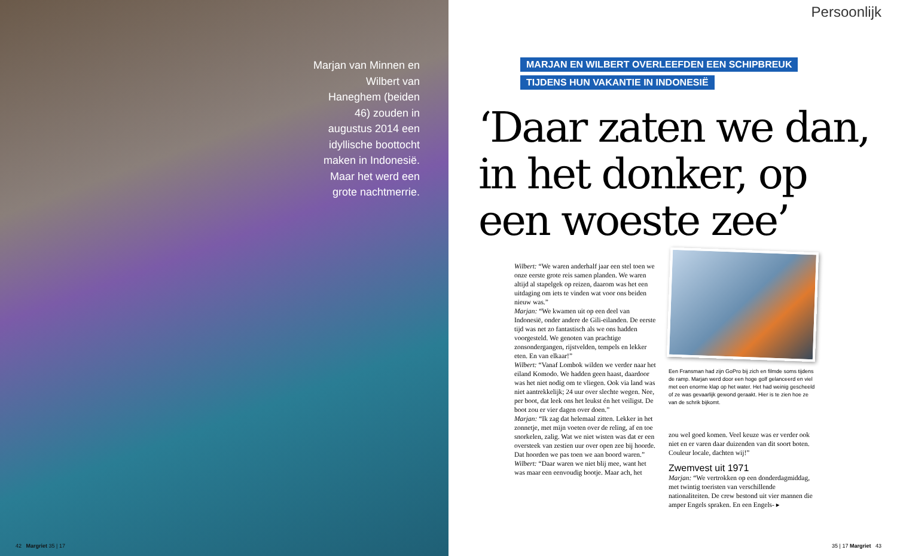Marjan van Minnen en Wilbert van Haneghem (beiden 46) zouden in augustus 2014 een idyllische boottocht maken in Indonesië. Maar het werd een grote nachtmerrie.
42 Margriet 35 | 17
Persoonlijk
MARJAN EN WILBERT OVERLEEFDEN EEN SCHIPBREUK
TIJDENS HUN VAKANTIE IN INDONESIË
‘Daar zaten we dan, in het donker, op een woeste zee’
Wilbert: “We waren anderhalf jaar een stel toen we onze eerste grote reis samen planden. We waren altijd al stapelgek op reizen, daarom was het een uitdaging om iets te vinden wat voor ons beiden nieuw was.”
Marjan: “We kwamen uit op een deel van Indonesië, onder andere de Gili-eilanden. De eerste tijd was net zo fantastisch als we ons hadden voorgesteld. We genoten van prachtige zonsondergangen, rijstvelden, tempels en lekker eten. En van elkaar!”
Wilbert: “Vanaf Lombok wilden we verder naar het eiland Komodo. We hadden geen haast, daardoor was het niet nodig om te vliegen. Ook via land was niet aantrekkelijk; 24 uur over slechte wegen. Nee, per boot, dat leek ons het leukst én het veiligst. De boot zou er vier dagen over doen.”
Marjan: “Ik zag dat helemaal zitten. Lekker in het zonnetje, met mijn voeten over de reling, af en toe snorkelen, zalig. Wat we niet wisten was dat er een oversteek van zestien uur over open zee bij hoorde. Dat hoorden we pas toen we aan boord waren.”
Wilbert: “Daar waren we niet blij mee, want het was maar een eenvoudig bootje. Maar ach, het
Een Fransman had zijn GoPro bij zich en filmde soms tijdens de ramp. Marjan werd door een hoge golf gelanceerd en viel met een enorme klap op het water. Het had weinig gescheeld of ze was gevaarlijk gewond geraakt. Hier is te zien hoe ze van de schrik bijkomt.
zou wel goed komen. Veel keuze was er verder ook niet en er varen daar duizenden van dit soort boten. Couleur locale, dachten wij!”
Zwemvest uit 1971
Marjan: “We vertrokken op een donderdagmiddag, met twintig toeristen van verschillende nationaliteiten. De crew bestond uit vier mannen die amper Engels spraken. En een Engels- ▸
35 | 17 Margriet 43